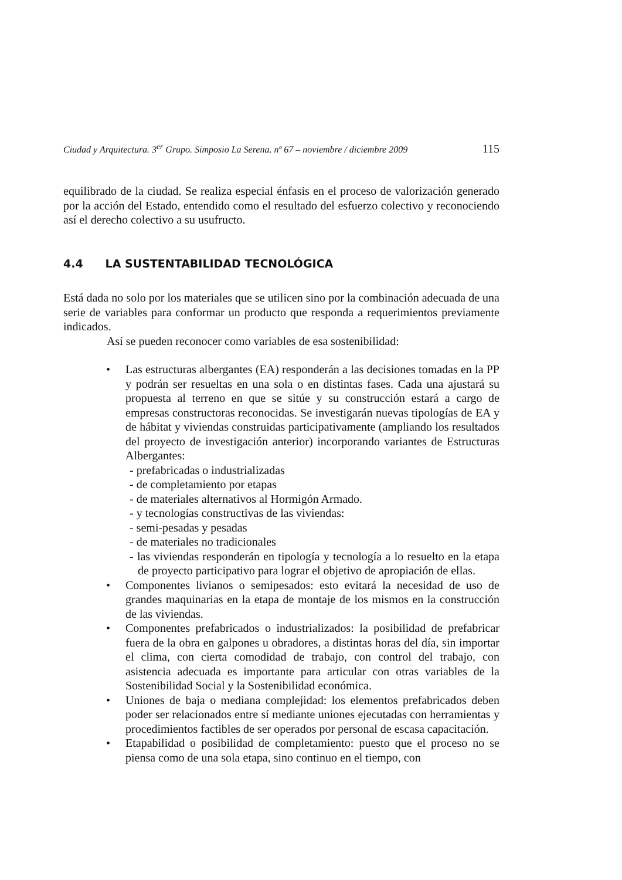Ciudad y Arquitectura. 3<sup>er</sup> Grupo. Simposio La Serena. nº 67 – noviembre / diciembre 2009 115
equilibrado de la ciudad. Se realiza especial énfasis en el proceso de valorización generado por la acción del Estado, entendido como el resultado del esfuerzo colectivo y reconociendo así el derecho colectivo a su usufructo.
4.4 LA SUSTENTABILIDAD TECNOLÓGICA
Está dada no solo por los materiales que se utilicen sino por la combinación adecuada de una serie de variables para conformar un producto que responda a requerimientos previamente indicados.
Así se pueden reconocer como variables de esa sostenibilidad:
• Las estructuras albergantes (EA) responderán a las decisiones tomadas en la PP y podrán ser resueltas en una sola o en distintas fases. Cada una ajustará su propuesta al terreno en que se sitúe y su construcción estará a cargo de empresas constructoras reconocidas. Se investigarán nuevas tipologías de EA y de hábitat y viviendas construidas participativamente (ampliando los resultados del proyecto de investigación anterior) incorporando variantes de Estructuras Albergantes:
- prefabricadas o industrializadas
- de completamiento por etapas
- de materiales alternativos al Hormigón Armado.
- y tecnologías constructivas de las viviendas:
- semi-pesadas y pesadas
- de materiales no tradicionales
- las viviendas responderán en tipología y tecnología a lo resuelto en la etapa de proyecto participativo para lograr el objetivo de apropiación de ellas.
• Componentes livianos o semipesados: esto evitará la necesidad de uso de grandes maquinarias en la etapa de montaje de los mismos en la construcción de las viviendas.
• Componentes prefabricados o industrializados: la posibilidad de prefabricar fuera de la obra en galpones u obradores, a distintas horas del día, sin importar el clima, con cierta comodidad de trabajo, con control del trabajo, con asistencia adecuada es importante para articular con otras variables de la Sostenibilidad Social y la Sostenibilidad económica.
• Uniones de baja o mediana complejidad: los elementos prefabricados deben poder ser relacionados entre sí mediante uniones ejecutadas con herramientas y procedimientos factibles de ser operados por personal de escasa capacitación.
• Etapabilidad o posibilidad de completamiento: puesto que el proceso no se piensa como de una sola etapa, sino continuo en el tiempo, con